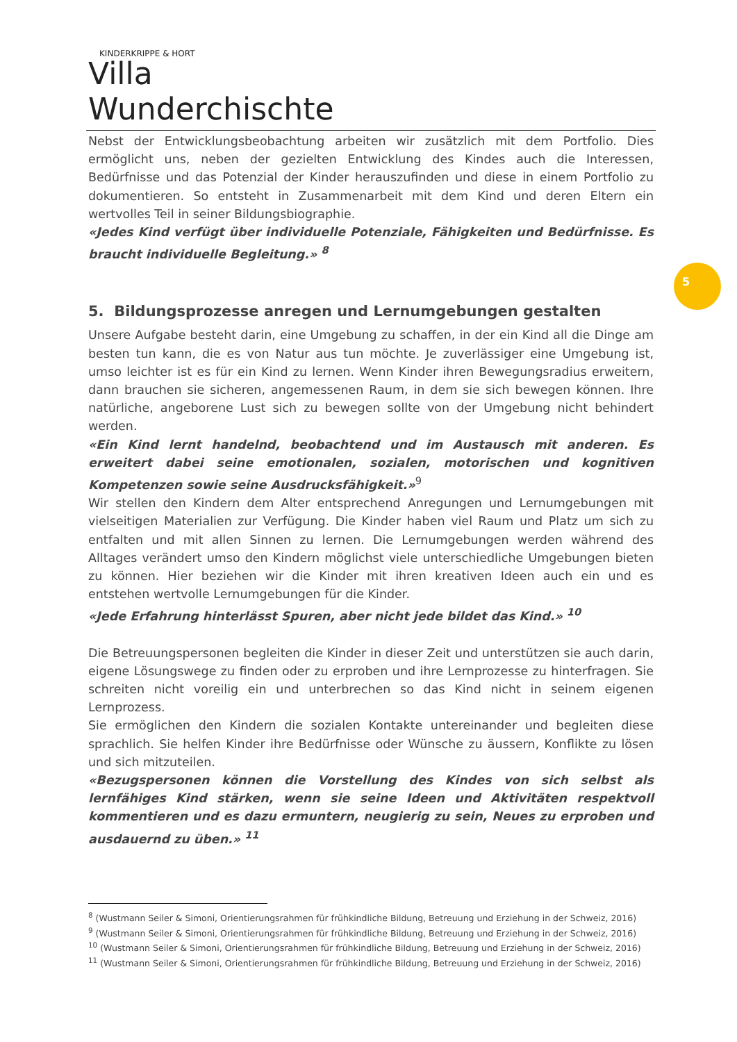KINDERKRIPPE & HORT
Villa Wunderchischte
5
Nebst der Entwicklungsbeobachtung arbeiten wir zusätzlich mit dem Portfolio. Dies ermöglicht uns, neben der gezielten Entwicklung des Kindes auch die Interessen, Bedürfnisse und das Potenzial der Kinder herauszufinden und diese in einem Portfolio zu dokumentieren. So entsteht in Zusammenarbeit mit dem Kind und deren Eltern ein wertvolles Teil in seiner Bildungsbiographie.
«Jedes Kind verfügt über individuelle Potenziale, Fähigkeiten und Bedürfnisse. Es braucht individuelle Begleitung.» <sup>8</sup>
5. Bildungsprozesse anregen und Lernumgebungen gestalten
Unsere Aufgabe besteht darin, eine Umgebung zu schaffen, in der ein Kind all die Dinge am besten tun kann, die es von Natur aus tun möchte. Je zuverlässiger eine Umgebung ist, umso leichter ist es für ein Kind zu lernen. Wenn Kinder ihren Bewegungsradius erweitern, dann brauchen sie sicheren, angemessenen Raum, in dem sie sich bewegen können. Ihre natürliche, angeborene Lust sich zu bewegen sollte von der Umgebung nicht behindert werden.
«Ein Kind lernt handelnd, beobachtend und im Austausch mit anderen. Es erweitert dabei seine emotionalen, sozialen, motorischen und kognitiven Kompetenzen sowie seine Ausdrucksfähigkeit.»<sup>9</sup>
Wir stellen den Kindern dem Alter entsprechend Anregungen und Lernumgebungen mit vielseitigen Materialien zur Verfügung. Die Kinder haben viel Raum und Platz um sich zu entfalten und mit allen Sinnen zu lernen. Die Lernumgebungen werden während des Alltages verändert umso den Kindern möglichst viele unterschiedliche Umgebungen bieten zu können. Hier beziehen wir die Kinder mit ihren kreativen Ideen auch ein und es entstehen wertvolle Lernumgebungen für die Kinder.
«Jede Erfahrung hinterlässt Spuren, aber nicht jede bildet das Kind.» <sup>10</sup>
Die Betreuungspersonen begleiten die Kinder in dieser Zeit und unterstützen sie auch darin, eigene Lösungswege zu finden oder zu erproben und ihre Lernprozesse zu hinterfragen. Sie schreiten nicht voreilig ein und unterbrechen so das Kind nicht in seinem eigenen Lernprozess.
Sie ermöglichen den Kindern die sozialen Kontakte untereinander und begleiten diese sprachlich. Sie helfen Kinder ihre Bedürfnisse oder Wünsche zu äussern, Konflikte zu lösen und sich mitzuteilen.
«Bezugspersonen können die Vorstellung des Kindes von sich selbst als lernfähiges Kind stärken, wenn sie seine Ideen und Aktivitäten respektvoll kommentieren und es dazu ermuntern, neugierig zu sein, Neues zu erproben und ausdauernd zu üben.» <sup>11</sup>
<sup>8</sup> (Wustmann Seiler & Simoni, Orientierungsrahmen für frühkindliche Bildung, Betreuung und Erziehung in der Schweiz, 2016)
<sup>9</sup> (Wustmann Seiler & Simoni, Orientierungsrahmen für frühkindliche Bildung, Betreuung und Erziehung in der Schweiz, 2016)
<sup>10</sup> (Wustmann Seiler & Simoni, Orientierungsrahmen für frühkindliche Bildung, Betreuung und Erziehung in der Schweiz, 2016)
<sup>11</sup> (Wustmann Seiler & Simoni, Orientierungsrahmen für frühkindliche Bildung, Betreuung und Erziehung in der Schweiz, 2016)